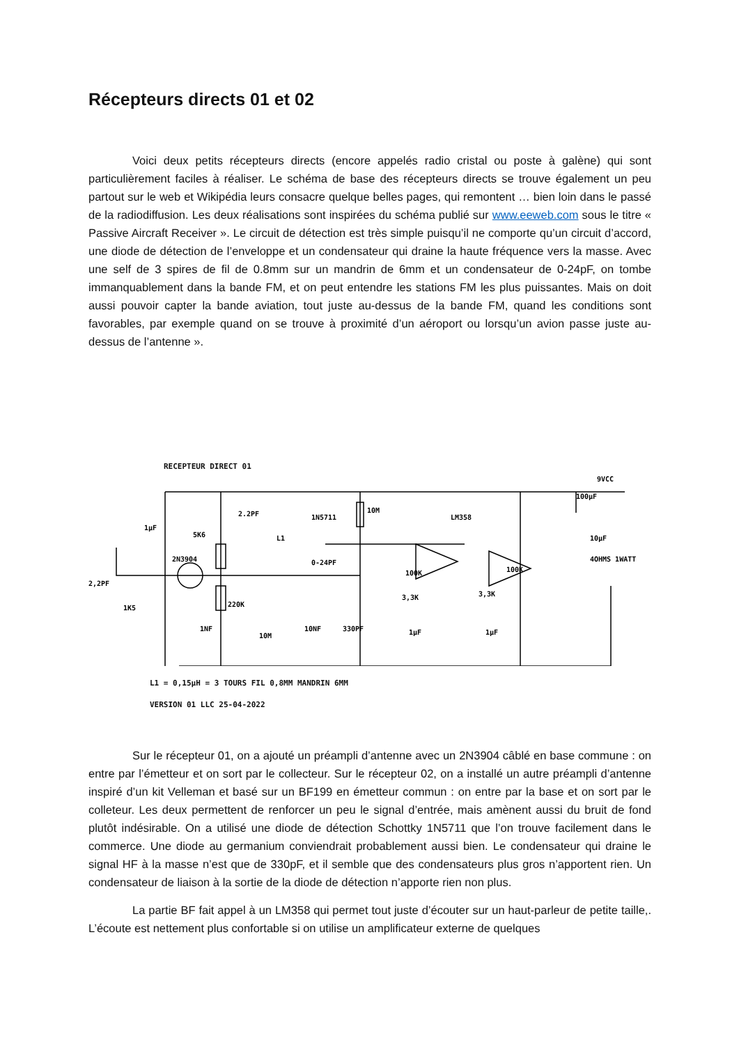Récepteurs directs 01 et 02
Voici deux petits récepteurs directs (encore appelés radio cristal ou poste à galène) qui sont particulièrement faciles à réaliser. Le schéma de base des récepteurs directs se trouve également un peu partout sur le web et Wikipédia leurs consacre quelque belles pages, qui remontent … bien loin dans le passé de la radiodiffusion. Les deux réalisations sont inspirées du schéma publié sur www.eeweb.com sous le titre « Passive Aircraft Receiver ». Le circuit de détection est très simple puisqu’il ne comporte qu’un circuit d’accord, une diode de détection de l’enveloppe et un condensateur qui draine la haute fréquence vers la masse. Avec une self de 3 spires de fil de 0.8mm sur un mandrin de 6mm et un condensateur de 0-24pF, on tombe immanquablement dans la bande FM, et on peut entendre les stations FM les plus puissantes. Mais on doit aussi pouvoir capter la bande aviation, tout juste au-dessus de la bande FM, quand les conditions sont favorables, par exemple quand on se trouve à proximité d’un aéroport ou lorsqu’un avion passe juste au-dessus de l’antenne ».
RECEPTEUR DIRECT 01
1µF
5K6
2N3904
2.2PF
1N5711
10M
LM358
9VCC
100µF
10µF
0-24PF
2,2PF
1K5
220K
10M
10NF
330PF
100K
100K
3,3K
3,3K
1µF
1µF
4OHMS 1WATT
1NF
L1
L1 = 0,15µH = 3 TOURS FIL 0,8MM MANDRIN 6MM
VERSION 01 LLC 25-04-2022
Sur le récepteur 01, on a ajouté un préampli d’antenne avec un 2N3904 câblé en base commune : on entre par l’émetteur et on sort par le collecteur. Sur le récepteur 02, on a installé un autre préampli d’antenne inspiré d’un kit Velleman et basé sur un BF199 en émetteur commun : on entre par la base et on sort par le colleteur. Les deux permettent de renforcer un peu le signal d’entrée, mais amènent aussi du bruit de fond plutôt indésirable. On a utilisé une diode de détection Schottky 1N5711 que l’on trouve facilement dans le commerce. Une diode au germanium conviendrait probablement aussi bien. Le condensateur qui draine le signal HF à la masse n’est que de 330pF, et il semble que des condensateurs plus gros n’apportent rien. Un condensateur de liaison à la sortie de la diode de détection n’apporte rien non plus.
La partie BF fait appel à un LM358 qui permet tout juste d’écouter sur un haut-parleur de petite taille,. L’écoute est nettement plus confortable si on utilise un amplificateur externe de quelques